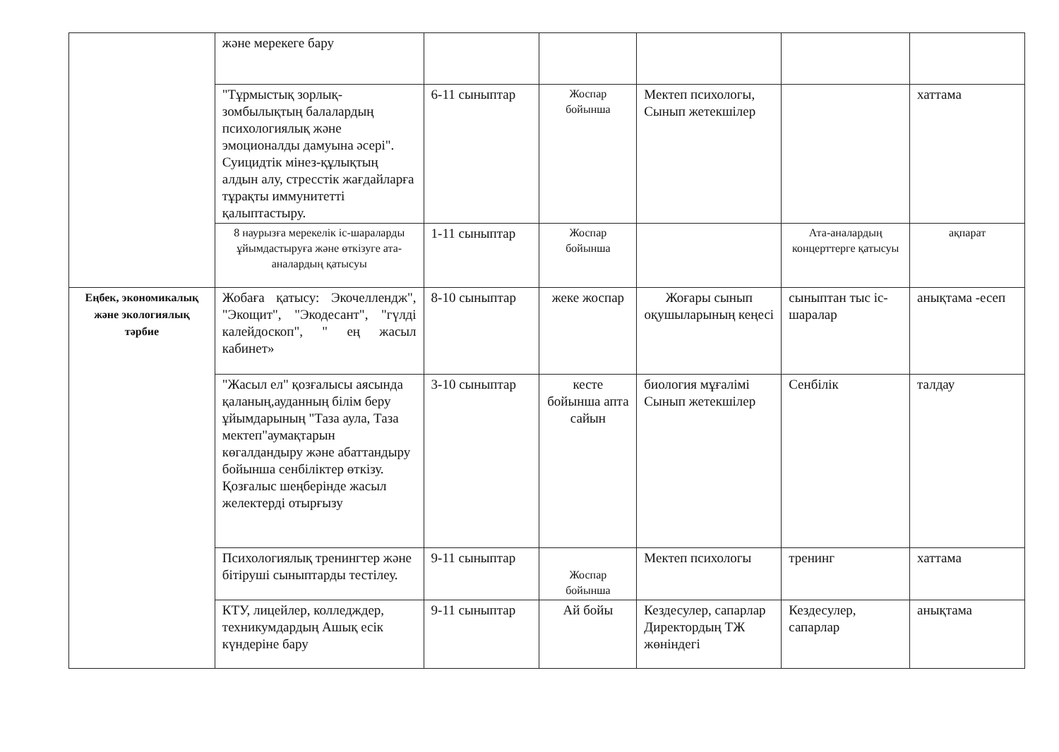| | және мерекеге бару | | | | | |
| | "Тұрмыстық зорлық-зомбылықтың балалардың психологиялық және эмоционалды дамуына әсері". Суицидтік мінез-құлықтың алдын алу, стресстік жағдайларға тұрақты иммунитетті қалыптастыру. | 6-11 сыныптар | Жоспар бойынша | Мектеп психологы, Сынып жетекшілер | | хаттама |
| | 8 наурызға мерекелік іс-шараларды ұйымдастыруға және өткізуге ата-аналардың қатысуы | 1-11 сыныптар | Жоспар бойынша | | Ата-аналардың концерттерге қатысуы | ақпарат |
| Еңбек, экономикалық және экологиялық тәрбие | Жобаға қатысу: Экочеллендж", "Экощит", "Экодесант", "гүлді калейдоскоп", " ең жасыл кабинет» | 8-10 сыныптар | жеке жоспар | Жоғары сынып оқушыларының кеңесі | сыныптан тыс іс-шаралар | анықтама -есеп |
| | "Жасыл ел" қозғалысы аясында қаланың,ауданның білім беру ұйымдарының "Таза аула, Таза мектеп"аумақтарын көгалдандыру және абаттандыру бойынша сенбіліктер өткізу. Қозғалыс шеңберінде жасыл желектерді отырғызу | 3-10 сыныптар | кесте бойынша апта сайын | биология мұғалімі Сынып жетекшілер | Сенбілік | талдау |
| | Психологиялық тренингтер және бітіруші сыныптарды тестілеу. | 9-11 сыныптар | Жоспар бойынша | Мектеп психологы | тренинг | хаттама |
| | КТУ, лицейлер, колледждер, техникумдардың Ашық есік күндеріне бару | 9-11 сыныптар | Ай бойы | Кездесулер, сапарлар Директордың ТЖ жөніндегі | Кездесулер, сапарлар | анықтама |